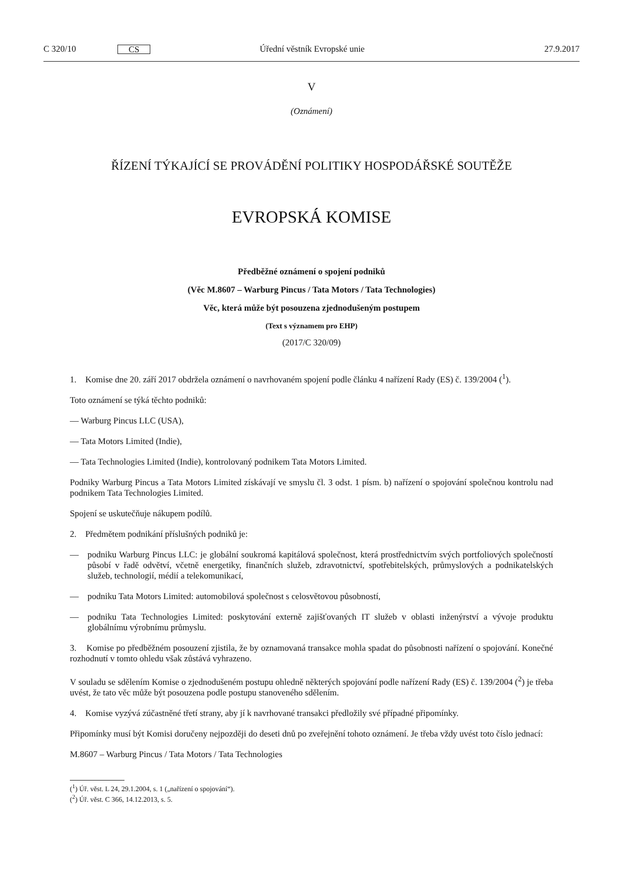C 320/10 CS Úřední věstník Evropské unie 27.9.2017
V
(Oznámení)
ŘÍZENÍ TÝKAJÍCÍ SE PROVÁDĚNÍ POLITIKY HOSPODÁŘSKÉ SOUTĚŽE
EVROPSKÁ KOMISE
Předběžné oznámení o spojení podniků
(Věc M.8607 – Warburg Pincus / Tata Motors / Tata Technologies)
Věc, která může být posouzena zjednodušeným postupem
(Text s významem pro EHP)
(2017/C 320/09)
1. Komise dne 20. září 2017 obdržela oznámení o navrhovaném spojení podle článku 4 nařízení Rady (ES) č. 139/2004 (<sup>1</sup>).
Toto oznámení se týká těchto podniků:
— Warburg Pincus LLC (USA),
— Tata Motors Limited (Indie),
— Tata Technologies Limited (Indie), kontrolovaný podnikem Tata Motors Limited.
Podniky Warburg Pincus a Tata Motors Limited získávají ve smyslu čl. 3 odst. 1 písm. b) nařízení o spojování společnou kontrolu nad podnikem Tata Technologies Limited.
Spojení se uskutečňuje nákupem podílů.
2. Předmětem podnikání příslušných podniků je:
— podniku Warburg Pincus LLC: je globální soukromá kapitálová společnost, která prostřednictvím svých portfoliových společností působí v řadě odvětví, včetně energetiky, finančních služeb, zdravotnictví, spotřebitelských, průmyslových a podnikatelských služeb, technologií, médií a telekomunikací,
— podniku Tata Motors Limited: automobilová společnost s celosvětovou působností,
— podniku Tata Technologies Limited: poskytování externě zajišťovaných IT služeb v oblasti inženýrství a vývoje produktu globálnímu výrobnímu průmyslu.
3. Komise po předběžném posouzení zjistila, že by oznamovaná transakce mohla spadat do působnosti nařízení o spojování. Konečné rozhodnutí v tomto ohledu však zůstává vyhrazeno.
V souladu se sdělením Komise o zjednodušeném postupu ohledně některých spojování podle nařízení Rady (ES) č. 139/2004 (<sup>2</sup>) je třeba uvést, že tato věc může být posouzena podle postupu stanoveného sdělením.
4. Komise vyzývá zúčastněné třetí strany, aby jí k navrhované transakci předložily své případné připomínky.
Připomínky musí být Komisi doručeny nejpozději do deseti dnů po zveřejnění tohoto oznámení. Je třeba vždy uvést toto číslo jednací:
M.8607 – Warburg Pincus / Tata Motors / Tata Technologies
(<sup>1</sup>) Úř. věst. L 24, 29.1.2004, s. 1 („nařízení o spojování“).
(<sup>2</sup>) Úř. věst. C 366, 14.12.2013, s. 5.